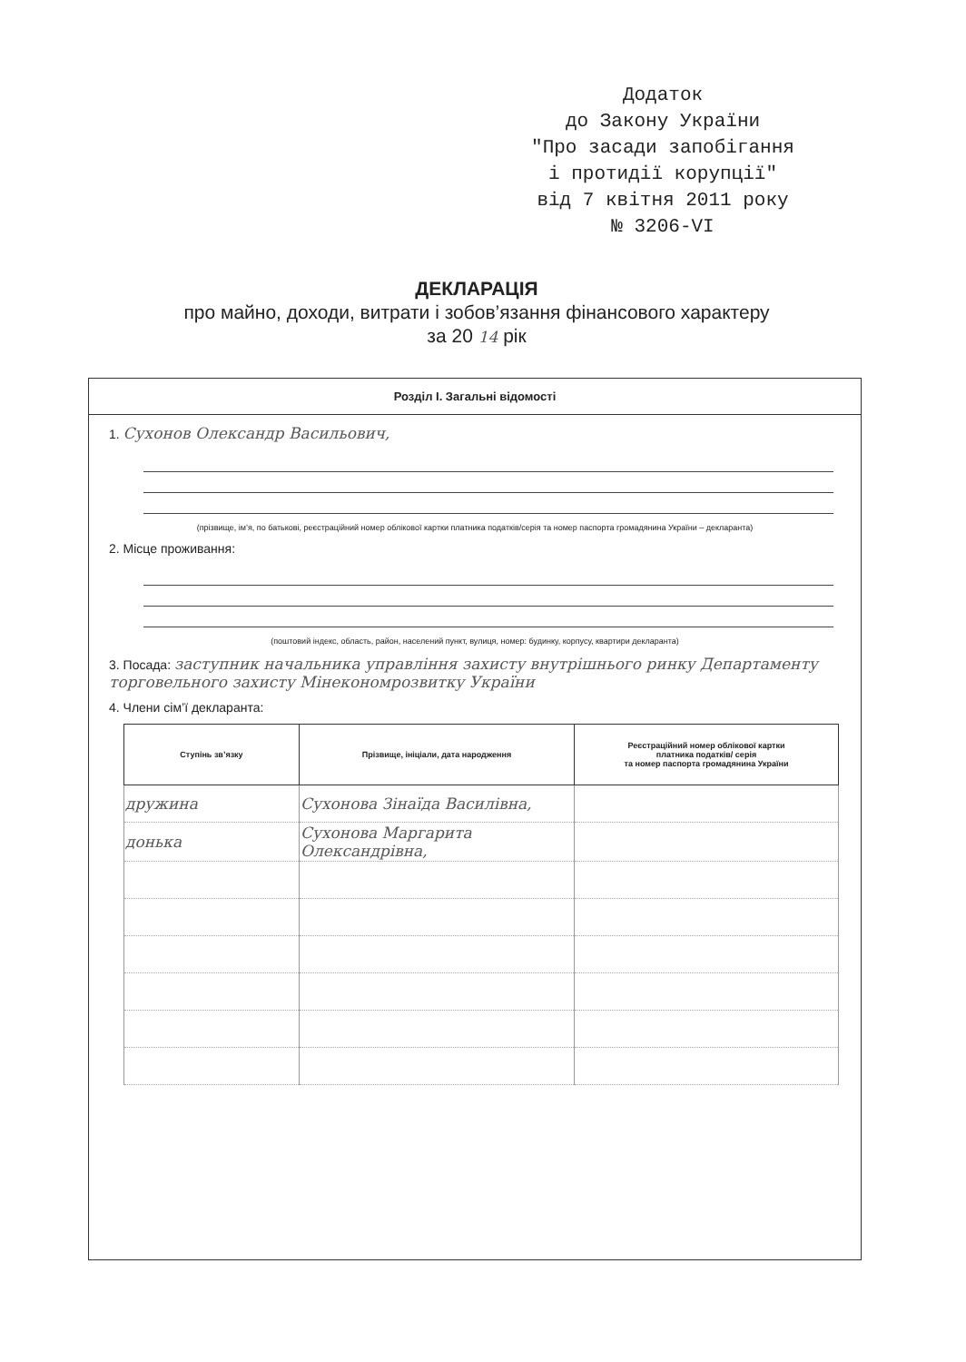Додаток
до Закону України
"Про засади запобігання
і протидії корупції"
від 7 квітня 2011 року
№ 3206-VI
ДЕКЛАРАЦІЯ
про майно, доходи, витрати і зобов’язання фінансового характеру
за 20 14 рік
Розділ I. Загальні відомості
1. Сухонов Олександр Васильович,
(прізвище, ім’я, по батькові, реєстраційний номер облікової картки платника податків/серія та номер паспорта громадянина України – декларанта)
2. Місце проживання:
(поштовий індекс, область, район, населений пункт, вулиця, номер: будинку, корпусу, квартири декларанта)
3. Посада: заступник начальника управління захисту внутрішнього ринку Департаменту торговельного захисту Мінекономрозвитку України
4. Члени сім’ї декларанта:
| Ступінь зв’язку | Прізвище, ініціали, дата народження | Реєстраційний номер облікової картки платника податків/ серія та номер паспорта громадянина України |
| --- | --- | --- |
| дружина | Сухонова Зінаїда Василівна, | |
| донька | Сухонова Маргарита Олександрівна, | |